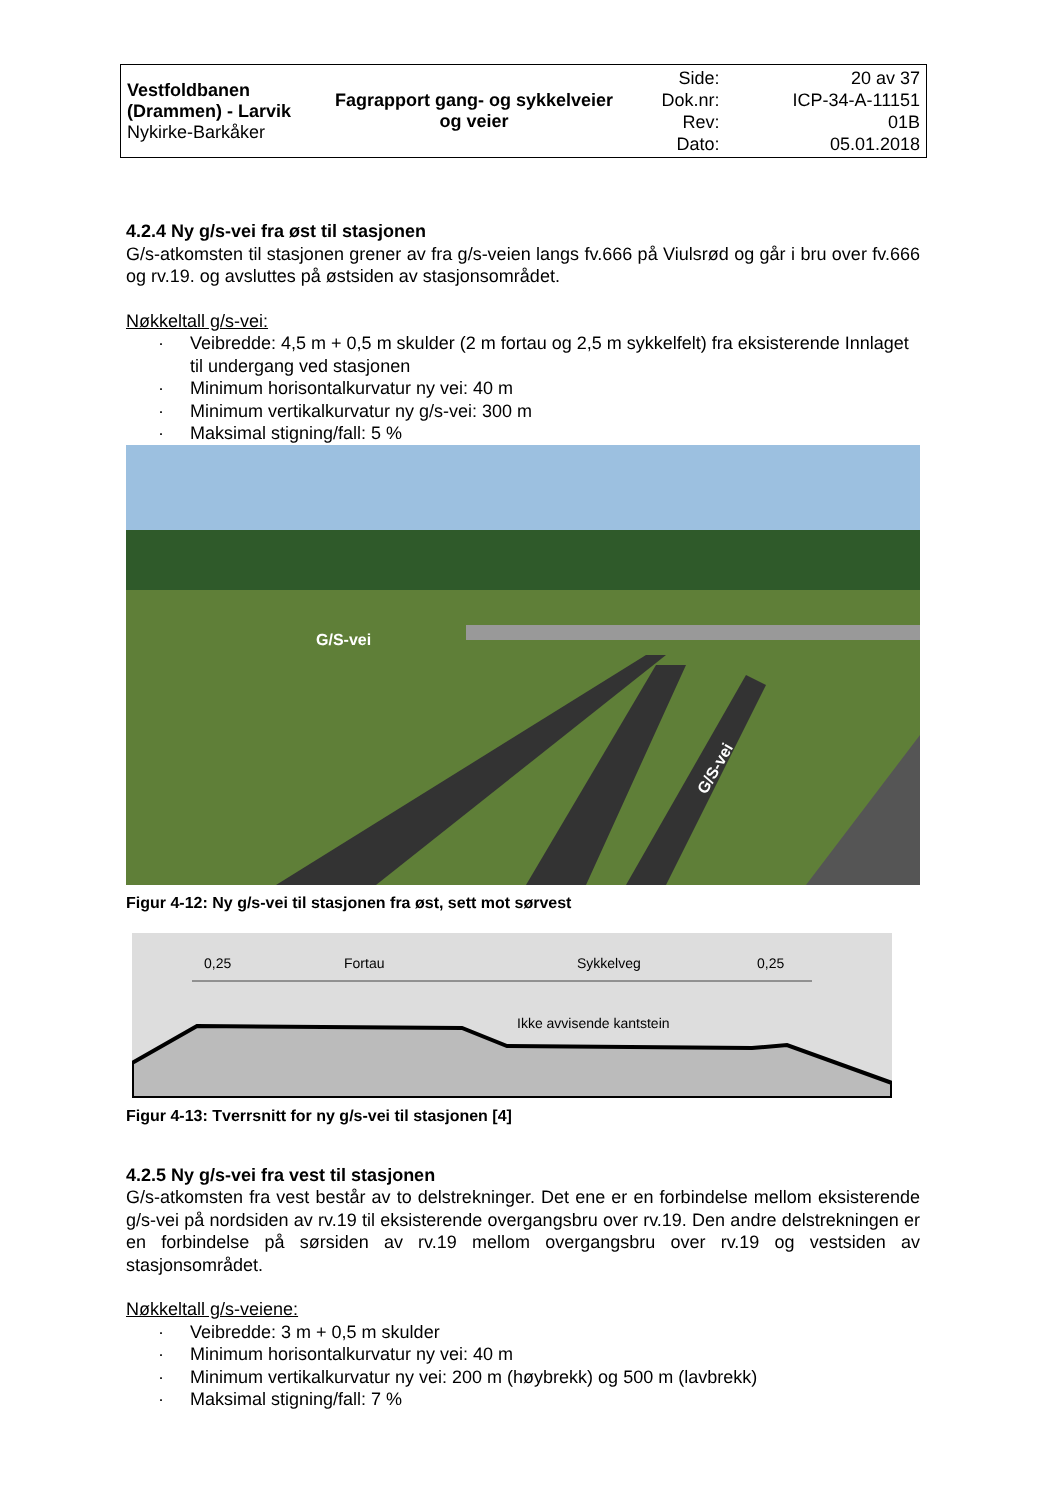| Vestfoldbanen (Drammen) - Larvik Nykirke-Barkåker | Fagrapport gang- og sykkelveier og veier | Side: Dok.nr: Rev: Dato: | 20 av 37 ICP-34-A-11151 01B 05.01.2018 |
4.2.4 Ny g/s-vei fra øst til stasjonen
G/s-atkomsten til stasjonen grener av fra g/s-veien langs fv.666 på Viulsrød og går i bru over fv.666 og rv.19. og avsluttes på østsiden av stasjonsområdet.
Nøkkeltall g/s-vei:
· Veibredde: 4,5 m + 0,5 m skulder (2 m fortau og 2,5 m sykkelfelt) fra eksisterende Innlaget til undergang ved stasjonen
· Minimum horisontalkurvatur ny vei: 40 m
· Minimum vertikalkurvatur ny g/s-vei: 300 m
· Maksimal stigning/fall: 5 %
G/S-vei
G/S-vei
Figur 4-12: Ny g/s-vei til stasjonen fra øst, sett mot sørvest
0,25
Fortau
Sykkelveg
0,25
Ikke avvisende kantstein
Figur 4-13: Tverrsnitt for ny g/s-vei til stasjonen [4]
4.2.5 Ny g/s-vei fra vest til stasjonen
G/s-atkomsten fra vest består av to delstrekninger. Det ene er en forbindelse mellom eksisterende g/s-vei på nordsiden av rv.19 til eksisterende overgangsbru over rv.19. Den andre delstrekningen er en forbindelse på sørsiden av rv.19 mellom overgangsbru over rv.19 og vestsiden av stasjonsområdet.
Nøkkeltall g/s-veiene:
· Veibredde: 3 m + 0,5 m skulder
· Minimum horisontalkurvatur ny vei: 40 m
· Minimum vertikalkurvatur ny vei: 200 m (høybrekk) og 500 m (lavbrekk)
· Maksimal stigning/fall: 7 %